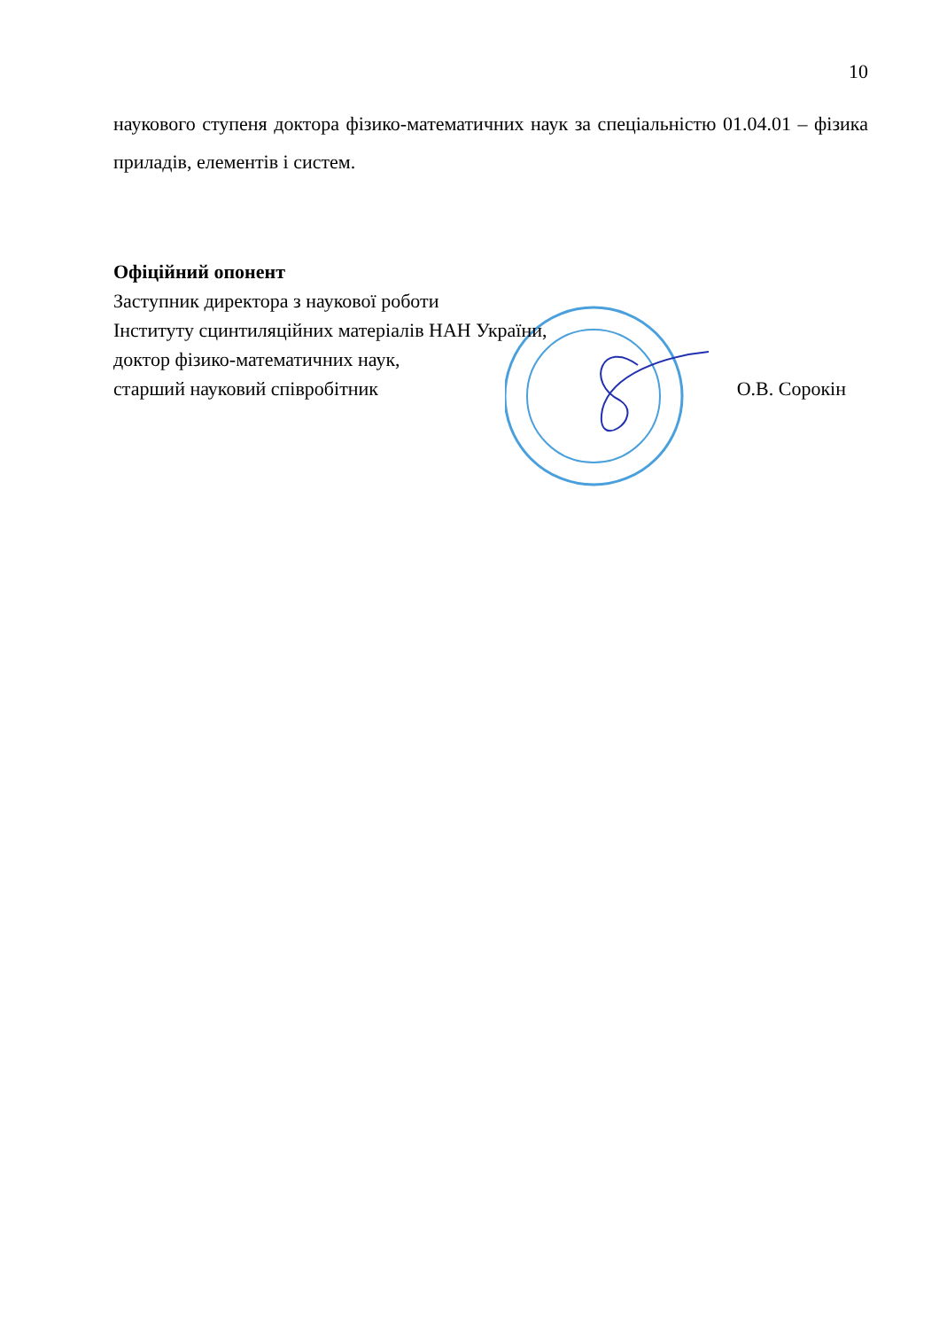10
наукового ступеня доктора фізико-математичних наук за спеціальністю 01.04.01 – фізика приладів, елементів і систем.
Офіційний опонент
Заступник директора з наукової роботи
Інституту сцинтиляційних матеріалів НАН України,
доктор фізико-математичних наук,
старший науковий співробітник О.В. Сорокін